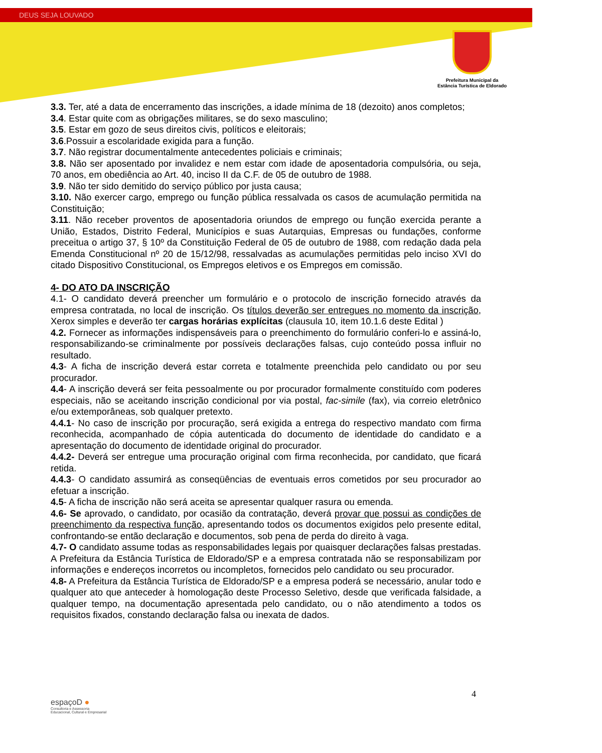DEUS SEJA LOUVADO
Prefeitura Municipal da
Estância Turística de Eldorado
3.3. Ter, até a data de encerramento das inscrições, a idade mínima de 18 (dezoito) anos completos;
3.4. Estar quite com as obrigações militares, se do sexo masculino;
3.5. Estar em gozo de seus direitos civis, políticos e eleitorais;
3.6.Possuir a escolaridade exigida para a função.
3.7. Não registrar documentalmente antecedentes policiais e criminais;
3.8. Não ser aposentado por invalidez e nem estar com idade de aposentadoria compulsória, ou seja, 70 anos, em obediência ao Art. 40, inciso II da C.F. de 05 de outubro de 1988.
3.9. Não ter sido demitido do serviço público por justa causa;
3.10. Não exercer cargo, emprego ou função pública ressalvada os casos de acumulação permitida na Constituição;
3.11. Não receber proventos de aposentadoria oriundos de emprego ou função exercida perante a União, Estados, Distrito Federal, Municípios e suas Autarquias, Empresas ou fundações, conforme preceitua o artigo 37, § 10º da Constituição Federal de 05 de outubro de 1988, com redação dada pela Emenda Constitucional nº 20 de 15/12/98, ressalvadas as acumulações permitidas pelo inciso XVI do citado Dispositivo Constitucional, os Empregos eletivos e os Empregos em comissão.
4- DO ATO DA INSCRIÇÃO
4.1- O candidato deverá preencher um formulário e o protocolo de inscrição fornecido através da empresa contratada, no local de inscrição. Os títulos deverão ser entregues no momento da inscrição, Xerox simples e deverão ter cargas horárias explícitas (clausula 10, item 10.1.6 deste Edital )
4.2. Fornecer as informações indispensáveis para o preenchimento do formulário conferi-lo e assiná-lo, responsabilizando-se criminalmente por possíveis declarações falsas, cujo conteúdo possa influir no resultado.
4.3- A ficha de inscrição deverá estar correta e totalmente preenchida pelo candidato ou por seu procurador.
4.4- A inscrição deverá ser feita pessoalmente ou por procurador formalmente constituído com poderes especiais, não se aceitando inscrição condicional por via postal, fac-simile (fax), via correio eletrônico e/ou extemporâneas, sob qualquer pretexto.
4.4.1- No caso de inscrição por procuração, será exigida a entrega do respectivo mandato com firma reconhecida, acompanhado de cópia autenticada do documento de identidade do candidato e a apresentação do documento de identidade original do procurador.
4.4.2- Deverá ser entregue uma procuração original com firma reconhecida, por candidato, que ficará retida.
4.4.3- O candidato assumirá as conseqüências de eventuais erros cometidos por seu procurador ao efetuar a inscrição.
4.5- A ficha de inscrição não será aceita se apresentar qualquer rasura ou emenda.
4.6- Se aprovado, o candidato, por ocasião da contratação, deverá provar que possui as condições de preenchimento da respectiva função, apresentando todos os documentos exigidos pelo presente edital, confrontando-se então declaração e documentos, sob pena de perda do direito à vaga.
4.7- O candidato assume todas as responsabilidades legais por quaisquer declarações falsas prestadas. A Prefeitura da Estância Turística de Eldorado/SP e a empresa contratada não se responsabilizam por informações e endereços incorretos ou incompletos, fornecidos pelo candidato ou seu procurador.
4.8- A Prefeitura da Estância Turística de Eldorado/SP e a empresa poderá se necessário, anular todo e qualquer ato que anteceder à homologação deste Processo Seletivo, desde que verificada falsidade, a qualquer tempo, na documentação apresentada pelo candidato, ou o não atendimento a todos os requisitos fixados, constando declaração falsa ou inexata de dados.
4
espaçoD ●
Consultoria e Assessoria
Educacional, Cultural e Empresarial